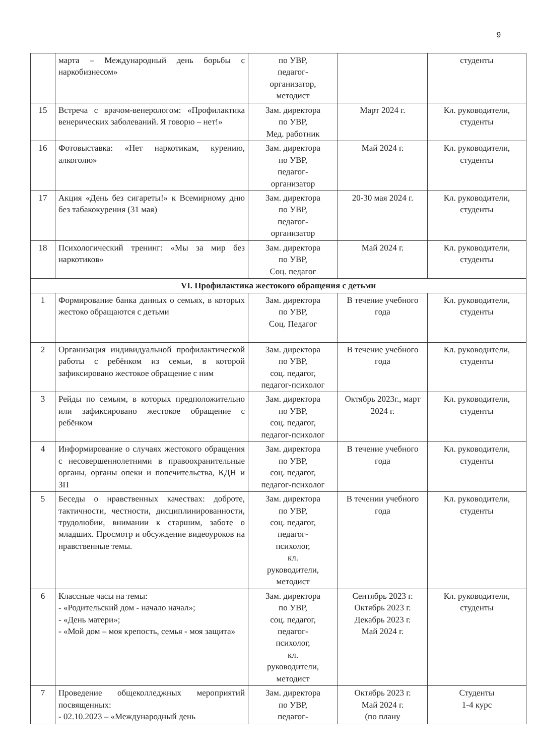9
| | марта – Международный день борьбы с наркобизнесом» | по УВР, педагог- организатор, методист | | студенты |
| 15 | Встреча с врачом-венерологом: «Профилактика венерических заболеваний. Я говорю – нет!» | Зам. директора по УВР, Мед. работник | Март 2024 г. | Кл. руководители, студенты |
| 16 | Фотовыставка: «Нет наркотикам, курению, алкоголю» | Зам. директора по УВР, педагог- организатор | Май 2024 г. | Кл. руководители, студенты |
| 17 | Акция «День без сигареты!» к Всемирному дню без табакокурения (31 мая) | Зам. директора по УВР, педагог- организатор | 20-30 мая 2024 г. | Кл. руководители, студенты |
| 18 | Психологический тренинг: «Мы за мир без наркотиков» | Зам. директора по УВР, Соц. педагог | Май 2024 г. | Кл. руководители, студенты |
| VI. Профилактика жестокого обращения с детьми | | | | |
| 1 | Формирование банка данных о семьях, в которых жестоко обращаются с детьми | Зам. директора по УВР, Соц. Педагог | В течение учебного года | Кл. руководители, студенты |
| 2 | Организация индивидуальной профилактической работы с ребёнком из семьи, в которой зафиксировано жестокое обращение с ним | Зам. директора по УВР, соц. педагог, педагог-психолог | В течение учебного года | Кл. руководители, студенты |
| 3 | Рейды по семьям, в которых предположительно или зафиксировано жестокое обращение с ребёнком | Зам. директора по УВР, соц. педагог, педагог-психолог | Октябрь 2023г., март 2024 г. | Кл. руководители, студенты |
| 4 | Информирование о случаях жестокого обращения с несовершеннолетними в правоохранительные органы, органы опеки и попечительства, КДН и ЗП | Зам. директора по УВР, соц. педагог, педагог-психолог | В течение учебного года | Кл. руководители, студенты |
| 5 | Беседы о нравственных качествах: доброте, тактичности, честности, дисциплинированности, трудолюбии, внимании к старшим, заботе о младших. Просмотр и обсуждение видеоуроков на нравственные темы. | Зам. директора по УВР, соц. педагог, педагог- психолог, кл. руководители, методист | В течении учебного года | Кл. руководители, студенты |
| 6 | Классные часы на темы: - «Родительский дом - начало начал»; - «День матери»; - «Мой дом – моя крепость, семья - моя защита» | Зам. директора по УВР, соц. педагог, педагог- психолог, кл. руководители, методист | Сентябрь 2023 г. Октябрь 2023 г. Декабрь 2023 г. Май 2024 г. | Кл. руководители, студенты |
| 7 | Проведение общеколледжных мероприятий посвященных: - 02.10.2023 – «Международный день | Зам. директора по УВР, педагог- | Октябрь 2023 г. Май 2024 г. (по плану | Студенты 1-4 курс |